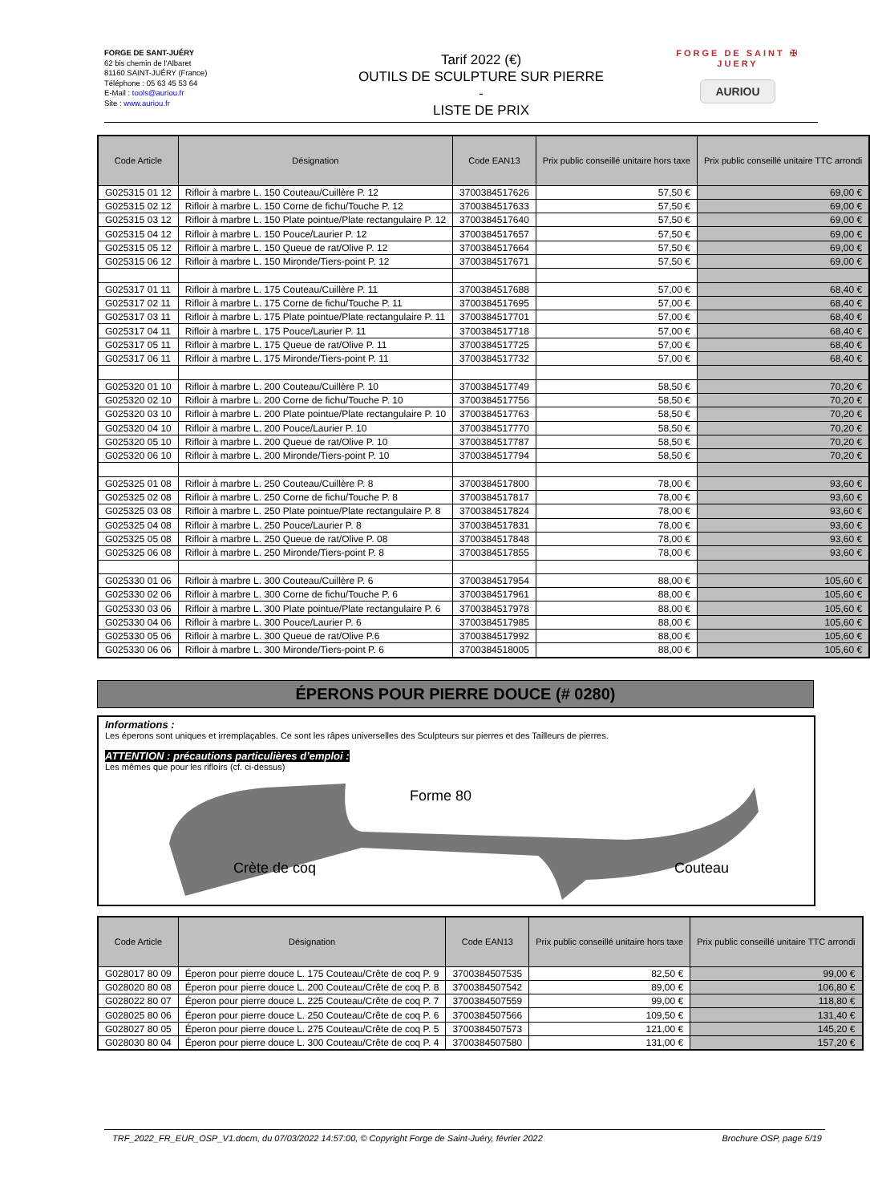FORGE DE SANT-JUÉRY
62 bis chemin de l'Albaret
81160 SAINT-JUÉRY (France)
Téléphone : 05 63 45 53 64
E-Mail : tools@auriou.fr
Site : www.auriou.fr
Tarif 2022 (€)
OUTILS DE SCULPTURE SUR PIERRE
-
LISTE DE PRIX
FORGE DE SAINT ✠ JUERY
AURIOU
| Code Article | Désignation | Code EAN13 | Prix public conseillé unitaire hors taxe | Prix public conseillé unitaire TTC arrondi |
| --- | --- | --- | --- | --- |
| G025315 01 12 | Rifloir à marbre L. 150 Couteau/Cuillère P. 12 | 3700384517626 | 57,50 € | 69,00 € |
| G025315 02 12 | Rifloir à marbre L. 150 Corne de fichu/Touche P. 12 | 3700384517633 | 57,50 € | 69,00 € |
| G025315 03 12 | Rifloir à marbre L. 150 Plate pointue/Plate rectangulaire P. 12 | 3700384517640 | 57,50 € | 69,00 € |
| G025315 04 12 | Rifloir à marbre L. 150 Pouce/Laurier P. 12 | 3700384517657 | 57,50 € | 69,00 € |
| G025315 05 12 | Rifloir à marbre L. 150 Queue de rat/Olive P. 12 | 3700384517664 | 57,50 € | 69,00 € |
| G025315 06 12 | Rifloir à marbre L. 150 Mironde/Tiers-point P. 12 | 3700384517671 | 57,50 € | 69,00 € |
| G025317 01 11 | Rifloir à marbre L. 175 Couteau/Cuillère P. 11 | 3700384517688 | 57,00 € | 68,40 € |
| G025317 02 11 | Rifloir à marbre L. 175 Corne de fichu/Touche P. 11 | 3700384517695 | 57,00 € | 68,40 € |
| G025317 03 11 | Rifloir à marbre L. 175 Plate pointue/Plate rectangulaire P. 11 | 3700384517701 | 57,00 € | 68,40 € |
| G025317 04 11 | Rifloir à marbre L. 175 Pouce/Laurier P. 11 | 3700384517718 | 57,00 € | 68,40 € |
| G025317 05 11 | Rifloir à marbre L. 175 Queue de rat/Olive P. 11 | 3700384517725 | 57,00 € | 68,40 € |
| G025317 06 11 | Rifloir à marbre L. 175 Mironde/Tiers-point P. 11 | 3700384517732 | 57,00 € | 68,40 € |
| G025320 01 10 | Rifloir à marbre L. 200 Couteau/Cuillère P. 10 | 3700384517749 | 58,50 € | 70,20 € |
| G025320 02 10 | Rifloir à marbre L. 200 Corne de fichu/Touche P. 10 | 3700384517756 | 58,50 € | 70,20 € |
| G025320 03 10 | Rifloir à marbre L. 200 Plate pointue/Plate rectangulaire P. 10 | 3700384517763 | 58,50 € | 70,20 € |
| G025320 04 10 | Rifloir à marbre L. 200 Pouce/Laurier P. 10 | 3700384517770 | 58,50 € | 70,20 € |
| G025320 05 10 | Rifloir à marbre L. 200 Queue de rat/Olive P. 10 | 3700384517787 | 58,50 € | 70,20 € |
| G025320 06 10 | Rifloir à marbre L. 200 Mironde/Tiers-point P. 10 | 3700384517794 | 58,50 € | 70,20 € |
| G025325 01 08 | Rifloir à marbre L. 250 Couteau/Cuillère P. 8 | 3700384517800 | 78,00 € | 93,60 € |
| G025325 02 08 | Rifloir à marbre L. 250 Corne de fichu/Touche P. 8 | 3700384517817 | 78,00 € | 93,60 € |
| G025325 03 08 | Rifloir à marbre L. 250 Plate pointue/Plate rectangulaire P. 8 | 3700384517824 | 78,00 € | 93,60 € |
| G025325 04 08 | Rifloir à marbre L. 250 Pouce/Laurier P. 8 | 3700384517831 | 78,00 € | 93,60 € |
| G025325 05 08 | Rifloir à marbre L. 250 Queue de rat/Olive P. 08 | 3700384517848 | 78,00 € | 93,60 € |
| G025325 06 08 | Rifloir à marbre L. 250 Mironde/Tiers-point P. 8 | 3700384517855 | 78,00 € | 93,60 € |
| G025330 01 06 | Rifloir à marbre L. 300 Couteau/Cuillère P. 6 | 3700384517954 | 88,00 € | 105,60 € |
| G025330 02 06 | Rifloir à marbre L. 300 Corne de fichu/Touche P. 6 | 3700384517961 | 88,00 € | 105,60 € |
| G025330 03 06 | Rifloir à marbre L. 300 Plate pointue/Plate rectangulaire P. 6 | 3700384517978 | 88,00 € | 105,60 € |
| G025330 04 06 | Rifloir à marbre L. 300 Pouce/Laurier P. 6 | 3700384517985 | 88,00 € | 105,60 € |
| G025330 05 06 | Rifloir à marbre L. 300 Queue de rat/Olive P.6 | 3700384517992 | 88,00 € | 105,60 € |
| G025330 06 06 | Rifloir à marbre L. 300 Mironde/Tiers-point P. 6 | 3700384518005 | 88,00 € | 105,60 € |
ÉPERONS POUR PIERRE DOUCE (# 0280)
Informations :
Les éperons sont uniques et irremplaçables. Ce sont les râpes universelles des Sculpteurs sur pierres et des Tailleurs de pierres.
ATTENTION : précautions particulières d’emploi :
Les mêmes que pour les rifloirs (cf. ci-dessus)
Forme 80
Crète de coq Couteau
| Code Article | Désignation | Code EAN13 | Prix public conseillé unitaire hors taxe | Prix public conseillé unitaire TTC arrondi |
| --- | --- | --- | --- | --- |
| G028017 80 09 | Éperon pour pierre douce L. 175 Couteau/Crête de coq P. 9 | 3700384507535 | 82,50 € | 99,00 € |
| G028020 80 08 | Éperon pour pierre douce L. 200 Couteau/Crête de coq P. 8 | 3700384507542 | 89,00 € | 106,80 € |
| G028022 80 07 | Éperon pour pierre douce L. 225 Couteau/Crête de coq P. 7 | 3700384507559 | 99,00 € | 118,80 € |
| G028025 80 06 | Éperon pour pierre douce L. 250 Couteau/Crête de coq P. 6 | 3700384507566 | 109,50 € | 131,40 € |
| G028027 80 05 | Éperon pour pierre douce L. 275 Couteau/Crête de coq P. 5 | 3700384507573 | 121,00 € | 145,20 € |
| G028030 80 04 | Éperon pour pierre douce L. 300 Couteau/Crête de coq P. 4 | 3700384507580 | 131,00 € | 157,20 € |
TRF_2022_FR_EUR_OSP_V1.docm, du 07/03/2022 14:57:00, © Copyright Forge de Saint-Juéry, février 2022 Brochure OSP, page 5/19